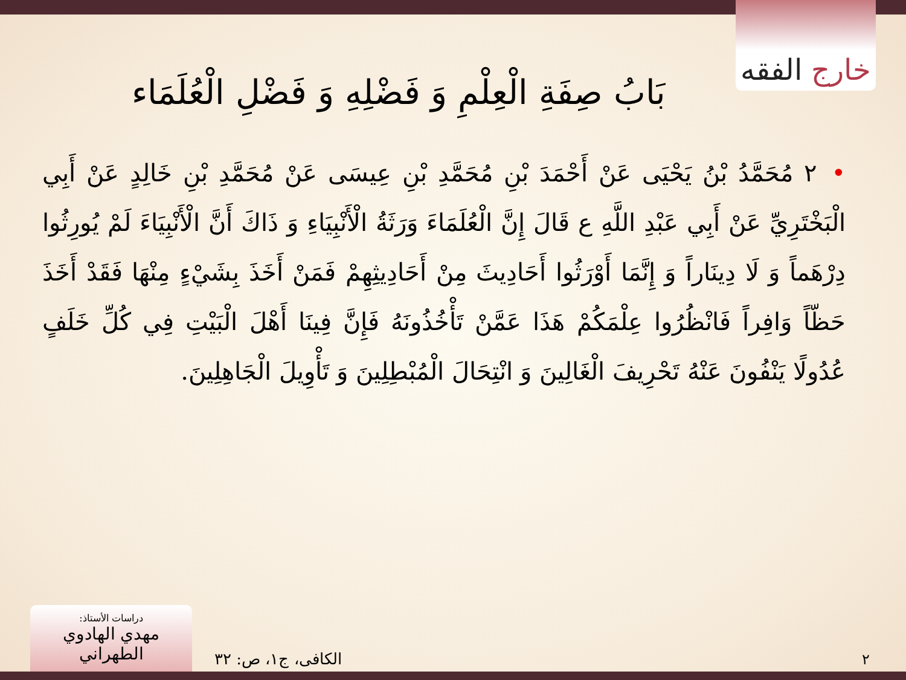خارج الفقه
بَابُ صِفَةِ الْعِلْمِ وَ فَضْلِهِ وَ فَضْلِ الْعُلَمَاء
•٢ مُحَمَّدُ بْنُ يَحْيَى عَنْ أَحْمَدَ بْنِ مُحَمَّدِ بْنِ عِيسَى عَنْ مُحَمَّدِ بْنِ خَالِدٍ عَنْ أَبِي الْبَخْتَرِيِّ عَنْ أَبِي عَبْدِ اللَّهِ ع قَالَ إِنَّ الْعُلَمَاءَ وَرَثَةُ الْأَنْبِيَاءِ وَ ذَاكَ أَنَّ الْأَنْبِيَاءَ لَمْ يُورِثُوا دِرْهَماً وَ لَا دِينَاراً وَ إِنَّمَا أَوْرَثُوا أَحَادِيثَ مِنْ أَحَادِيثِهِمْ فَمَنْ أَخَذَ بِشَيْءٍ مِنْهَا فَقَدْ أَخَذَ حَظّاً وَافِراً فَانْظُرُوا عِلْمَكُمْ هَذَا عَمَّنْ تَأْخُذُونَهُ فَإِنَّ فِينَا أَهْلَ الْبَيْتِ فِي كُلِّ خَلَفٍ عُدُولًا يَنْفُونَ عَنْهُ تَحْرِيفَ الْغَالِينَ وَ انْتِحَالَ الْمُبْطِلِينَ وَ تَأْوِيلَ الْجَاهِلِينَ.
دراسات الأستاذ:
مهدي الهادوي الطهراني
الكافی، ج۱، ص: ۳۲ ٢